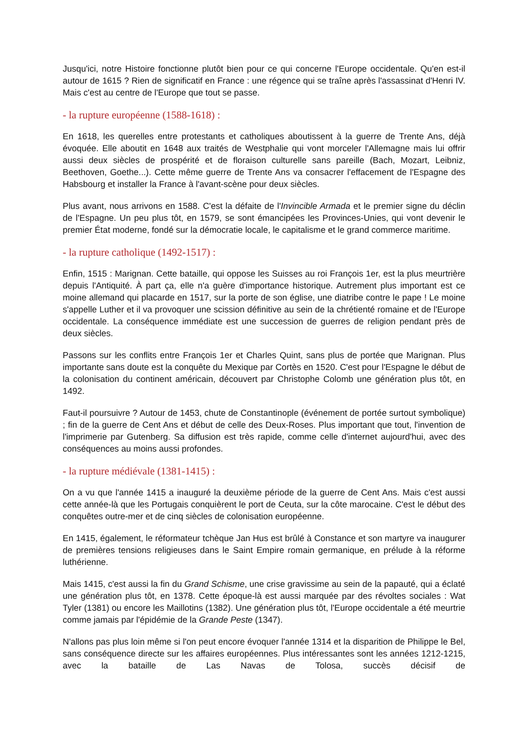Jusqu'ici, notre Histoire fonctionne plutôt bien pour ce qui concerne l'Europe occidentale. Qu'en est-il autour de 1615 ? Rien de significatif en France : une régence qui se traîne après l'assassinat d'Henri IV. Mais c'est au centre de l'Europe que tout se passe.
- la rupture européenne (1588-1618) :
En 1618, les querelles entre protestants et catholiques aboutissent à la guerre de Trente Ans, déjà évoquée. Elle aboutit en 1648 aux traités de Westphalie qui vont morceler l'Allemagne mais lui offrir aussi deux siècles de prospérité et de floraison culturelle sans pareille (Bach, Mozart, Leibniz, Beethoven, Goethe...). Cette même guerre de Trente Ans va consacrer l'effacement de l'Espagne des Habsbourg et installer la France à l'avant-scène pour deux siècles.
Plus avant, nous arrivons en 1588. C'est la défaite de l'Invincible Armada et le premier signe du déclin de l'Espagne. Un peu plus tôt, en 1579, se sont émancipées les Provinces-Unies, qui vont devenir le premier État moderne, fondé sur la démocratie locale, le capitalisme et le grand commerce maritime.
- la rupture catholique (1492-1517) :
Enfin, 1515 : Marignan. Cette bataille, qui oppose les Suisses au roi François 1er, est la plus meurtrière depuis l'Antiquité. À part ça, elle n'a guère d'importance historique. Autrement plus important est ce moine allemand qui placarde en 1517, sur la porte de son église, une diatribe contre le pape ! Le moine s'appelle Luther et il va provoquer une scission définitive au sein de la chrétienté romaine et de l'Europe occidentale. La conséquence immédiate est une succession de guerres de religion pendant près de deux siècles.
Passons sur les conflits entre François 1er et Charles Quint, sans plus de portée que Marignan. Plus importante sans doute est la conquête du Mexique par Cortès en 1520. C'est pour l'Espagne le début de la colonisation du continent américain, découvert par Christophe Colomb une génération plus tôt, en 1492.
Faut-il poursuivre ? Autour de 1453, chute de Constantinople (événement de portée surtout symbolique) ; fin de la guerre de Cent Ans et début de celle des Deux-Roses. Plus important que tout, l'invention de l'imprimerie par Gutenberg. Sa diffusion est très rapide, comme celle d'internet aujourd'hui, avec des conséquences au moins aussi profondes.
- la rupture médiévale (1381-1415) :
On a vu que l'année 1415 a inauguré la deuxième période de la guerre de Cent Ans. Mais c'est aussi cette année-là que les Portugais conquièrent le port de Ceuta, sur la côte marocaine. C'est le début des conquêtes outre-mer et de cinq siècles de colonisation européenne.
En 1415, également, le réformateur tchèque Jan Hus est brûlé à Constance et son martyre va inaugurer de premières tensions religieuses dans le Saint Empire romain germanique, en prélude à la réforme luthérienne.
Mais 1415, c'est aussi la fin du Grand Schisme, une crise gravissime au sein de la papauté, qui a éclaté une génération plus tôt, en 1378. Cette époque-là est aussi marquée par des révoltes sociales : Wat Tyler (1381) ou encore les Maillotins (1382). Une génération plus tôt, l'Europe occidentale a été meurtrie comme jamais par l'épidémie de la Grande Peste (1347).
N'allons pas plus loin même si l'on peut encore évoquer l'année 1314 et la disparition de Philippe le Bel, sans conséquence directe sur les affaires européennes. Plus intéressantes sont les années 1212-1215, avec la bataille de Las Navas de Tolosa, succès décisif de